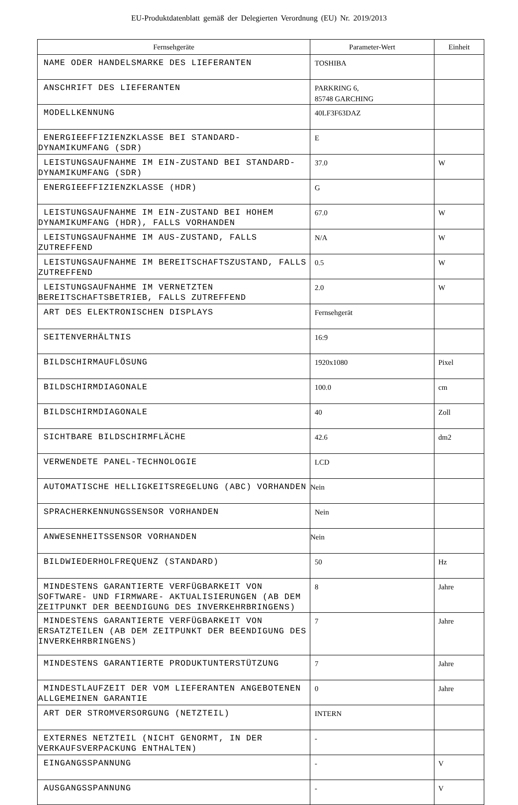EU-Produktdatenblatt gemäß der Delegierten Verordnung (EU) Nr. 2019/2013
| Fernsehgeräte | Parameter-Wert | Einheit |
| --- | --- | --- |
| NAME ODER HANDELSMARKE DES LIEFERANTEN | TOSHIBA | |
| ANSCHRIFT DES LIEFERANTEN | PARKRING 6, 85748 GARCHING | |
| MODELLKENNUNG | 40LF3F63DAZ | |
| ENERGIEEFFIZIENZKLASSE BEI STANDARD-DYNAMIKUMFANG (SDR) | E | |
| LEISTUNGSAUFNAHME IM EIN-ZUSTAND BEI STANDARD- DYNAMIKUMFANG (SDR) | 37.0 | W |
| ENERGIEEFFIZIENZKLASSE (HDR) | G | |
| LEISTUNGSAUFNAHME IM EIN-ZUSTAND BEI HOHEM DYNAMIKUMFANG (HDR), FALLS VORHANDEN | 67.0 | W |
| LEISTUNGSAUFNAHME IM AUS-ZUSTAND, FALLS ZUTREFFEND | N/A | W |
| LEISTUNGSAUFNAHME IM BEREITSCHAFTSZUSTAND, FALLS ZUTREFFEND | 0.5 | W |
| LEISTUNGSAUFNAHME IM VERNETZTEN BEREITSCHAFTSBETRIEB, FALLS ZUTREFFEND | 2.0 | W |
| ART DES ELEKTRONISCHEN DISPLAYS | Fernsehgerät | |
| SEITENVERHÄLTNIS | 16:9 | |
| BILDSCHIRMAUFLÖSUNG | 1920x1080 | Pixel |
| BILDSCHIRMDIAGONALE | 100.0 | cm |
| BILDSCHIRMDIAGONALE | 40 | Zoll |
| SICHTBARE BILDSCHIRMFLÄCHE | 42.6 | dm2 |
| VERWENDETE PANEL-TECHNOLOGIE | LCD | |
| AUTOMATISCHE HELLIGKEITSREGELUNG (ABC) VORHANDEN | Nein | |
| SPRACHERKENNUNGSSENSOR VORHANDEN | Nein | |
| ANWESENHEITSSENSOR VORHANDEN | Nein | |
| BILDWIEDERHOLFREQUENZ (STANDARD) | 50 | Hz |
| MINDESTENS GARANTIERTE VERFÜGBARKEIT VON SOFTWARE- UND FIRMWARE- AKTUALISIERUNGEN (AB DEM ZEITPUNKT DER BEENDIGUNG DES INVERKEHRBRINGENS) | 8 | Jahre |
| MINDESTENS GARANTIERTE VERFÜGBARKEIT VON ERSATZTEILEN (AB DEM ZEITPUNKT DER BEENDIGUNG DES INVERKEHRBRINGENS) | 7 | Jahre |
| MINDESTENS GARANTIERTE PRODUKTUNTERSTÜTZUNG | 7 | Jahre |
| MINDESTLAUFZEIT DER VOM LIEFERANTEN ANGEBOTENEN ALLGEMEINEN GARANTIE | 0 | Jahre |
| ART DER STROMVERSORGUNG (NETZTEIL) | INTERN | |
| EXTERNES NETZTEIL (NICHT GENORMT, IN DER VERKAUFSVERPACKUNG ENTHALTEN) | - | |
| EINGANGSSPANNUNG | - | V |
| AUSGANGSSPANNUNG | - | V |